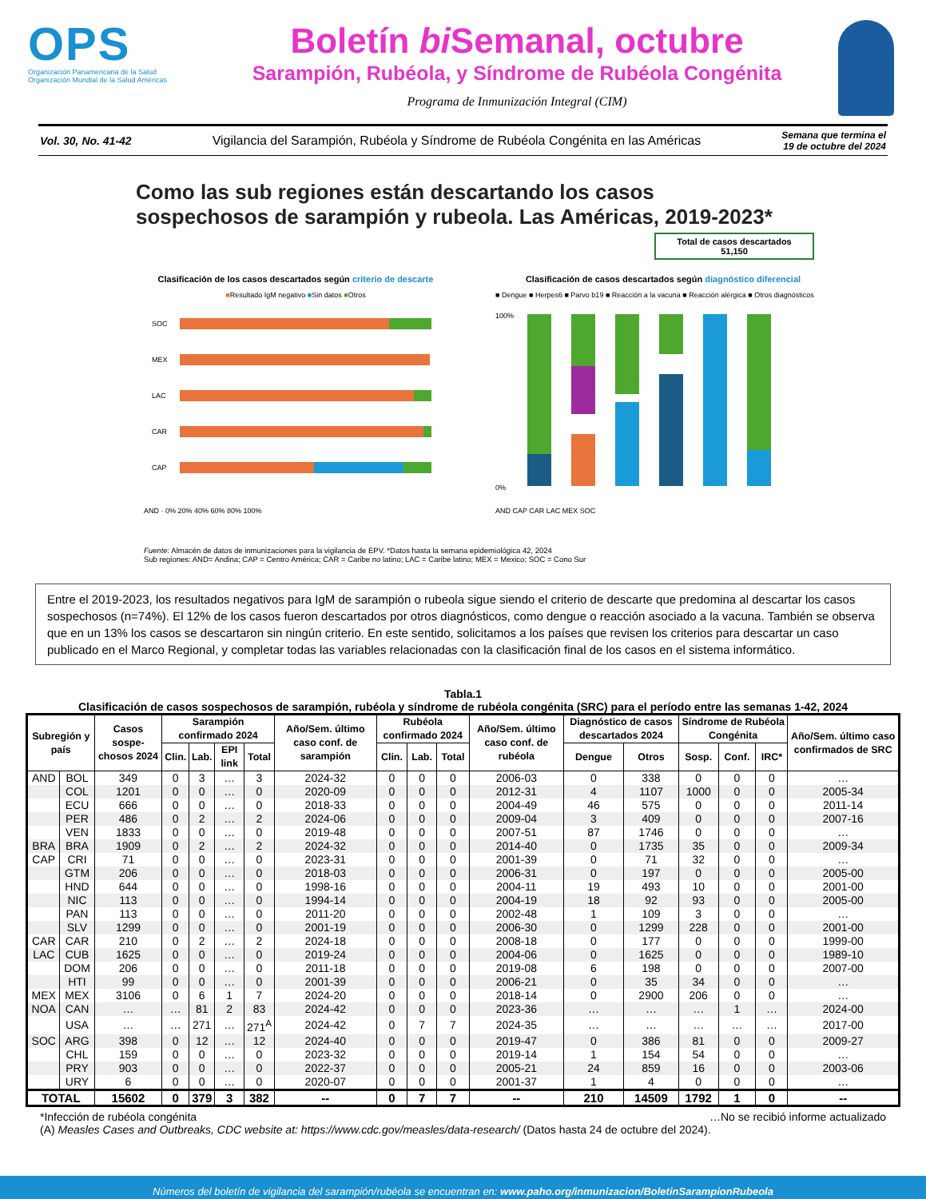OPS
Organización Panamericana de la Salud Organización Mundial de la Salud Américas
Boletín bi Semanal, octubre
Sarampión, Rubéola, y Síndrome de Rubéola Congénita
Programa de Inmunización Integral (CIM)
Vol. 30, No. 41-42 Vigilancia del Sarampión, Rubéola y Síndrome de Rubéola Congénita en las Américas Semana que termina el
19 de octubre del 2024
Como las sub regiones están descartando los casos sospechosos de sarampión y rubeola. Las Américas, 2019-2023*
Total de casos descartados
51,150
Clasificación de los casos descartados según criterio de descarte
■Resultado IgM negativo ■Sin datos ■Otros
SOC
MEX
LAC
CAR
CAP
AND · 0% 20% 40% 60% 80% 100%
Clasificación de casos descartados según diagnóstico diferencial
■ Dengue ■ Herpes6 ■ Parvo b19 ■ Reacción a la vacuna ■ Reacción alérgica ■ Otros diagnósticos
100%
0%
AND CAP CAR LAC MEX SOC
Fuente: Almacén de datos de inmunizaciones para la vigilancia de EPV. *Datos hasta la semana epidemiológica 42, 2024
Sub regiones: AND= Andina; CAP = Centro América; CAR = Caribe no latino; LAC = Caribe latino; MEX = Mexico; SOC = Cono Sur
Entre el 2019-2023, los resultados negativos para IgM de sarampión o rubeola sigue siendo el criterio de descarte que predomina al descartar los casos sospechosos (n=74%). El 12% de los casos fueron descartados por otros diagnósticos, como dengue o reacción asociado a la vacuna. También se observa que en un 13% los casos se descartaron sin ningún criterio. En este sentido, solicitamos a los países que revisen los criterios para descartar un caso publicado en el Marco Regional, y completar todas las variables relacionadas con la clasificación final de los casos en el sistema informático.
Tabla.1
Clasificación de casos sospechosos de sarampión, rubéola y síndrome de rubéola congénita (SRC) para el período entre las semanas 1-42, 2024
| Subregión y país | | Casos sospe-chosos 2024 | Sarampión confirmado 2024 | | | | Año/Sem. último caso conf. de sarampión | Rubéola confirmado 2024 | | | Año/Sem. último caso conf. de rubéola | Diagnóstico de casos descartados 2024 | | Síndrome de Rubéola Congénita | | | Año/Sem. último caso confirmados de SRC |
| --- | --- | --- | --- | --- | --- | --- | --- | --- | --- | --- | --- | --- | --- | --- | --- | --- | --- |
| | | | Clin. | Lab. | EPI link | Total | | Clin. | Lab. | Total | | Dengue | Otros | Sosp. | Conf. | IRC* | |
| AND | BOL | 349 | 0 | 3 | … | 3 | 2024-32 | 0 | 0 | 0 | 2006-03 | 0 | 338 | 0 | 0 | 0 | … |
| | COL | 1201 | 0 | 0 | … | 0 | 2020-09 | 0 | 0 | 0 | 2012-31 | 4 | 1107 | 1000 | 0 | 0 | 2005-34 |
| | ECU | 666 | 0 | 0 | … | 0 | 2018-33 | 0 | 0 | 0 | 2004-49 | 46 | 575 | 0 | 0 | 0 | 2011-14 |
| | PER | 486 | 0 | 2 | … | 2 | 2024-06 | 0 | 0 | 0 | 2009-04 | 3 | 409 | 0 | 0 | 0 | 2007-16 |
| | VEN | 1833 | 0 | 0 | … | 0 | 2019-48 | 0 | 0 | 0 | 2007-51 | 87 | 1746 | 0 | 0 | 0 | … |
| BRA | BRA | 1909 | 0 | 2 | … | 2 | 2024-32 | 0 | 0 | 0 | 2014-40 | 0 | 1735 | 35 | 0 | 0 | 2009-34 |
| CAP | CRI | 71 | 0 | 0 | … | 0 | 2023-31 | 0 | 0 | 0 | 2001-39 | 0 | 71 | 32 | 0 | 0 | … |
| | GTM | 206 | 0 | 0 | … | 0 | 2018-03 | 0 | 0 | 0 | 2006-31 | 0 | 197 | 0 | 0 | 0 | 2005-00 |
| | HND | 644 | 0 | 0 | … | 0 | 1998-16 | 0 | 0 | 0 | 2004-11 | 19 | 493 | 10 | 0 | 0 | 2001-00 |
| | NIC | 113 | 0 | 0 | … | 0 | 1994-14 | 0 | 0 | 0 | 2004-19 | 18 | 92 | 93 | 0 | 0 | 2005-00 |
| | PAN | 113 | 0 | 0 | … | 0 | 2011-20 | 0 | 0 | 0 | 2002-48 | 1 | 109 | 3 | 0 | 0 | … |
| | SLV | 1299 | 0 | 0 | … | 0 | 2001-19 | 0 | 0 | 0 | 2006-30 | 0 | 1299 | 228 | 0 | 0 | 2001-00 |
| CAR | CAR | 210 | 0 | 2 | … | 2 | 2024-18 | 0 | 0 | 0 | 2008-18 | 0 | 177 | 0 | 0 | 0 | 1999-00 |
| LAC | CUB | 1625 | 0 | 0 | … | 0 | 2019-24 | 0 | 0 | 0 | 2004-06 | 0 | 1625 | 0 | 0 | 0 | 1989-10 |
| | DOM | 206 | 0 | 0 | … | 0 | 2011-18 | 0 | 0 | 0 | 2019-08 | 6 | 198 | 0 | 0 | 0 | 2007-00 |
| | HTI | 99 | 0 | 0 | … | 0 | 2001-39 | 0 | 0 | 0 | 2006-21 | 0 | 35 | 34 | 0 | 0 | … |
| MEX | MEX | 3106 | 0 | 6 | 1 | 7 | 2024-20 | 0 | 0 | 0 | 2018-14 | 0 | 2900 | 206 | 0 | 0 | … |
| NOA | CAN | … | … | 81 | 2 | 83 | 2024-42 | 0 | 0 | 0 | 2023-36 | … | … | … | 1 | … | 2024-00 |
| | USA | … | … | 271 | … | 271<sup>A</sup> | 2024-42 | 0 | 7 | 7 | 2024-35 | … | … | … | … | … | 2017-00 |
| SOC | ARG | 398 | 0 | 12 | … | 12 | 2024-40 | 0 | 0 | 0 | 2019-47 | 0 | 386 | 81 | 0 | 0 | 2009-27 |
| | CHL | 159 | 0 | 0 | … | 0 | 2023-32 | 0 | 0 | 0 | 2019-14 | 1 | 154 | 54 | 0 | 0 | … |
| | PRY | 903 | 0 | 0 | … | 0 | 2022-37 | 0 | 0 | 0 | 2005-21 | 24 | 859 | 16 | 0 | 0 | 2003-06 |
| | URY | 6 | 0 | 0 | … | 0 | 2020-07 | 0 | 0 | 0 | 2001-37 | 1 | 4 | 0 | 0 | 0 | … |
| TOTAL | | 15602 | 0 | 379 | 3 | 382 | -- | 0 | 7 | 7 | -- | 210 | 14509 | 1792 | 1 | 0 | -- |
*Infección de rubéola congénita …No se recibió informe actualizado
(A) Measles Cases and Outbreaks, CDC website at: https://www.cdc.gov/measles/data-research/ (Datos hasta 24 de octubre del 2024).
Números del boletín de vigilancia del sarampión/rubéola se encuentran en: www.paho.org/inmunizacion/BoletinSarampionRubeola